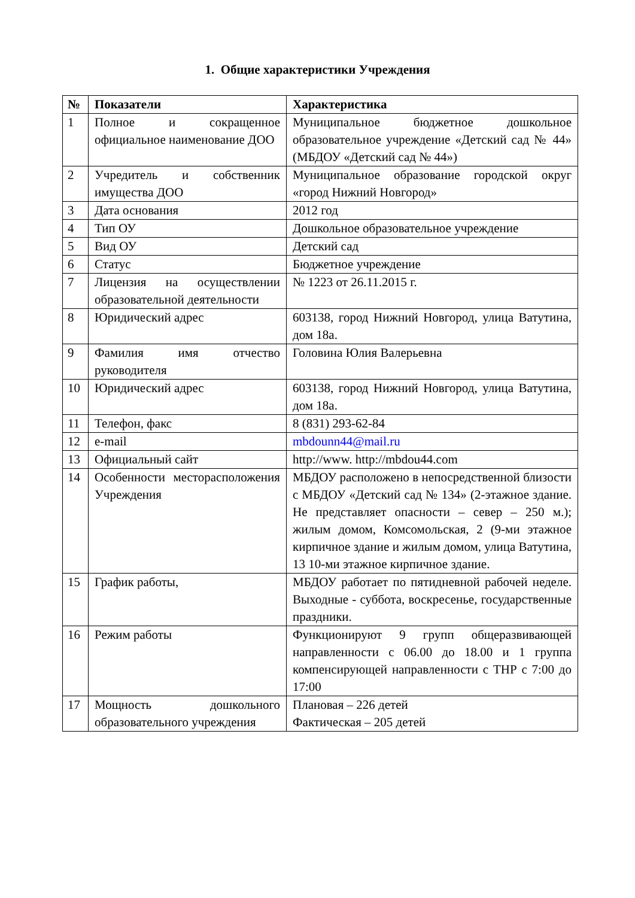1. Общие характеристики Учреждения
| № | Показатели | Характеристика |
| --- | --- | --- |
| 1 | Полное и сокращенное официальное наименование ДОО | Муниципальное бюджетное дошкольное образовательное учреждение «Детский сад № 44» (МБДОУ «Детский сад № 44») |
| 2 | Учредитель и собственник имущества ДОО | Муниципальное образование городской округ «город Нижний Новгород» |
| 3 | Дата основания | 2012 год |
| 4 | Тип ОУ | Дошкольное образовательное учреждение |
| 5 | Вид ОУ | Детский сад |
| 6 | Статус | Бюджетное учреждение |
| 7 | Лицензия на осуществлении образовательной деятельности | № 1223 от 26.11.2015 г. |
| 8 | Юридический адрес | 603138, город Нижний Новгород, улица Ватутина, дом 18а. |
| 9 | Фамилия имя отчество руководителя | Головина Юлия Валерьевна |
| 10 | Юридический адрес | 603138, город Нижний Новгород, улица Ватутина, дом 18а. |
| 11 | Телефон, факс | 8 (831) 293-62-84 |
| 12 | e-mail | mbdounn44@mail.ru |
| 13 | Официальный сайт | http://www. http://mbdou44.com |
| 14 | Особенности месторасположения Учреждения | МБДОУ расположено в непосредственной близости с МБДОУ «Детский сад № 134» (2-этажное здание. Не представляет опасности – север – 250 м.); жилым домом, Комсомольская, 2 (9-ми этажное кирпичное здание и жилым домом, улица Ватутина, 13 10-ми этажное кирпичное здание. |
| 15 | График работы, | МБДОУ работает по пятидневной рабочей неделе. Выходные - суббота, воскресенье, государственные праздники. |
| 16 | Режим работы | Функционируют 9 групп общеразвивающей направленности с 06.00 до 18.00 и 1 группа компенсирующей направленности с ТНР с 7:00 до 17:00 |
| 17 | Мощность дошкольного образовательного учреждения | Плановая – 226 детей Фактическая – 205 детей |